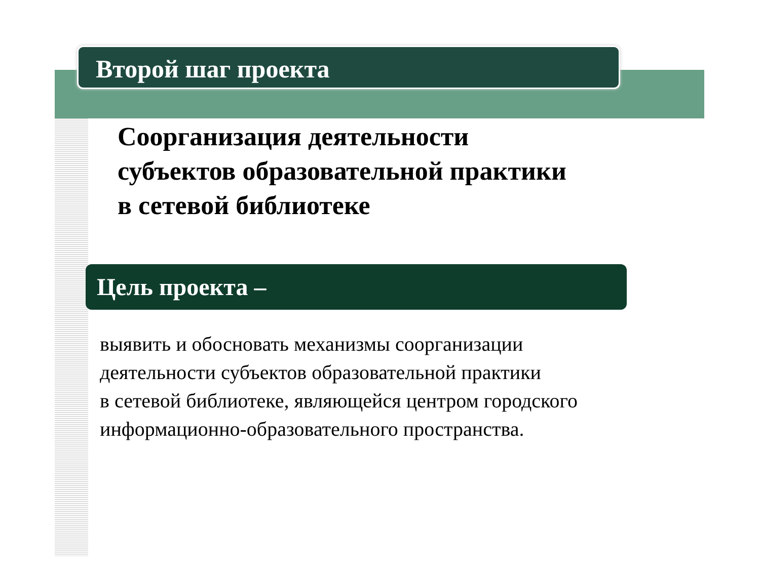Второй шаг проекта
Соорганизация деятельности
субъектов образовательной практики
в сетевой библиотеке
Цель проекта –
выявить и обосновать механизмы соорганизации
деятельности субъектов образовательной практики
в сетевой библиотеке, являющейся центром городского
информационно-образовательного пространства.